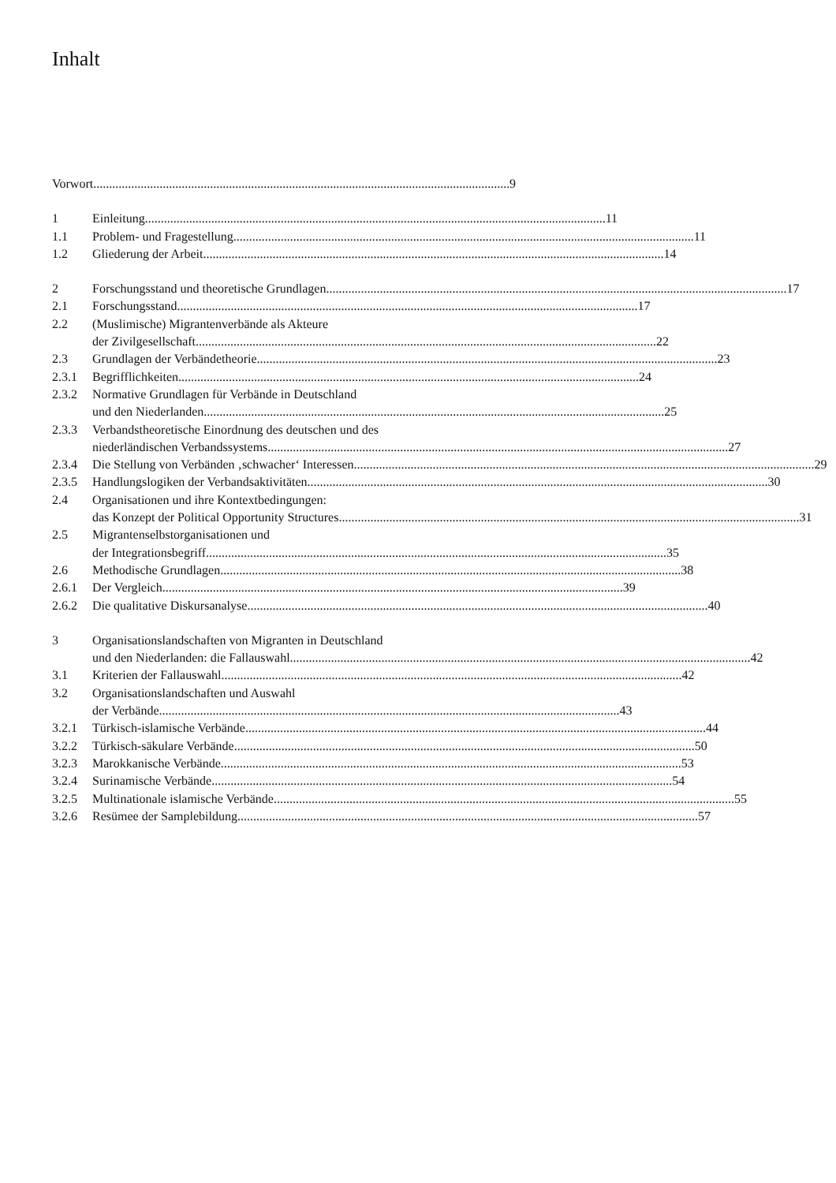Inhalt
Vorwort 9
1 Einleitung 11
1.1 Problem- und Fragestellung 11
1.2 Gliederung der Arbeit 14
2 Forschungsstand und theoretische Grundlagen 17
2.1 Forschungsstand 17
2.2 (Muslimische) Migrantenverbände als Akteure
der Zivilgesellschaft 22
2.3 Grundlagen der Verbändetheorie 23
2.3.1 Begrifflichkeiten 24
2.3.2 Normative Grundlagen für Verbände in Deutschland
und den Niederlanden 25
2.3.3 Verbandstheoretische Einordnung des deutschen und des
niederländischen Verbandssystems 27
2.3.4 Die Stellung von Verbänden ‚schwacher‘ Interessen 29
2.3.5 Handlungslogiken der Verbandsaktivitäten 30
2.4 Organisationen und ihre Kontextbedingungen:
das Konzept der Political Opportunity Structures 31
2.5 Migrantenselbstorganisationen und
der Integrationsbegriff 35
2.6 Methodische Grundlagen 38
2.6.1 Der Vergleich 39
2.6.2 Die qualitative Diskursanalyse 40
3 Organisationslandschaften von Migranten in Deutschland
und den Niederlanden: die Fallauswahl 42
3.1 Kriterien der Fallauswahl 42
3.2 Organisationslandschaften und Auswahl
der Verbände 43
3.2.1 Türkisch-islamische Verbände 44
3.2.2 Türkisch-säkulare Verbände 50
3.2.3 Marokkanische Verbände 53
3.2.4 Surinamische Verbände 54
3.2.5 Multinationale islamische Verbände 55
3.2.6 Resümee der Samplebildung 57